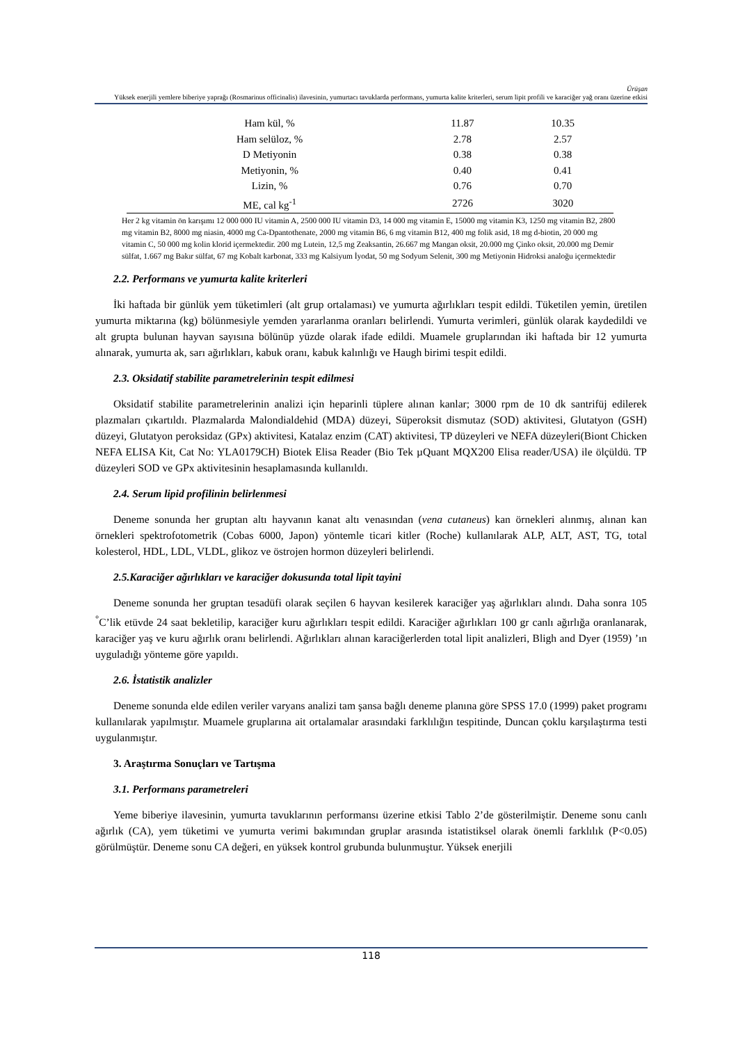Ürüşan
Yüksek enerjili yemlere biberiye yaprağı (Rosmarinus officinalis) ilavesinin, yumurtacı tavuklarda performans, yumurta kalite kriterleri, serum lipit profili ve karaciğer yağ oranı üzerine etkisi
| Ham kül, % | 11.87 | 10.35 |
| Ham selüloz, % | 2.78 | 2.57 |
| D Metiyonin | 0.38 | 0.38 |
| Metiyonin, % | 0.40 | 0.41 |
| Lizin, % | 0.76 | 0.70 |
| ME, cal kg<sup>-1</sup> | 2726 | 3020 |
Her 2 kg vitamin ön karışımı 12 000 000 IU vitamin A, 2500 000 IU vitamin D3, 14 000 mg vitamin E, 15000 mg vitamin K3, 1250 mg vitamin B2, 2800 mg vitamin B2, 8000 mg niasin, 4000 mg Ca-Dpantothenate, 2000 mg vitamin B6, 6 mg vitamin B12, 400 mg folik asid, 18 mg d-biotin, 20 000 mg vitamin C, 50 000 mg kolin klorid içermektedir. 200 mg Lutein, 12,5 mg Zeaksantin, 26.667 mg Mangan oksit, 20.000 mg Çinko oksit, 20.000 mg Demir sülfat, 1.667 mg Bakır sülfat, 67 mg Kobalt karbonat, 333 mg Kalsiyum İyodat, 50 mg Sodyum Selenit, 300 mg Metiyonin Hidroksi analoğu içermektedir
2.2. Performans ve yumurta kalite kriterleri
İki haftada bir günlük yem tüketimleri (alt grup ortalaması) ve yumurta ağırlıkları tespit edildi. Tüketilen yemin, üretilen yumurta miktarına (kg) bölünmesiyle yemden yararlanma oranları belirlendi. Yumurta verimleri, günlük olarak kaydedildi ve alt grupta bulunan hayvan sayısına bölünüp yüzde olarak ifade edildi. Muamele gruplarından iki haftada bir 12 yumurta alınarak, yumurta ak, sarı ağırlıkları, kabuk oranı, kabuk kalınlığı ve Haugh birimi tespit edildi.
2.3. Oksidatif stabilite parametrelerinin tespit edilmesi
Oksidatif stabilite parametrelerinin analizi için heparinli tüplere alınan kanlar; 3000 rpm de 10 dk santrifüj edilerek plazmaları çıkartıldı. Plazmalarda Malondialdehid (MDA) düzeyi, Süperoksit dismutaz (SOD) aktivitesi, Glutatyon (GSH) düzeyi, Glutatyon peroksidaz (GPx) aktivitesi, Katalaz enzim (CAT) aktivitesi, TP düzeyleri ve NEFA düzeyleri(Biont Chicken NEFA ELISA Kit, Cat No: YLA0179CH) Biotek Elisa Reader (Bio Tek µQuant MQX200 Elisa reader/USA) ile ölçüldü. TP düzeyleri SOD ve GPx aktivitesinin hesaplamasında kullanıldı.
2.4. Serum lipid profilinin belirlenmesi
Deneme sonunda her gruptan altı hayvanın kanat altı venasından (vena cutaneus) kan örnekleri alınmış, alınan kan örnekleri spektrofotometrik (Cobas 6000, Japon) yöntemle ticari kitler (Roche) kullanılarak ALP, ALT, AST, TG, total kolesterol, HDL, LDL, VLDL, glikoz ve östrojen hormon düzeyleri belirlendi.
2.5.Karaciğer ağırlıkları ve karaciğer dokusunda total lipit tayini
Deneme sonunda her gruptan tesadüfi olarak seçilen 6 hayvan kesilerek karaciğer yaş ağırlıkları alındı. Daha sonra 105 <sup>°</sup>C’lik etüvde 24 saat bekletilip, karaciğer kuru ağırlıkları tespit edildi. Karaciğer ağırlıkları 100 gr canlı ağırlığa oranlanarak, karaciğer yaş ve kuru ağırlık oranı belirlendi. Ağırlıkları alınan karaciğerlerden total lipit analizleri, Bligh and Dyer (1959) ’ın uyguladığı yönteme göre yapıldı.
2.6. İstatistik analizler
Deneme sonunda elde edilen veriler varyans analizi tam şansa bağlı deneme planına göre SPSS 17.0 (1999) paket programı kullanılarak yapılmıştır. Muamele gruplarına ait ortalamalar arasındaki farklılığın tespitinde, Duncan çoklu karşılaştırma testi uygulanmıştır.
3. Araştırma Sonuçları ve Tartışma
3.1. Performans parametreleri
Yeme biberiye ilavesinin, yumurta tavuklarının performansı üzerine etkisi Tablo 2’de gösterilmiştir. Deneme sonu canlı ağırlık (CA), yem tüketimi ve yumurta verimi bakımından gruplar arasında istatistiksel olarak önemli farklılık (P<0.05) görülmüştür. Deneme sonu CA değeri, en yüksek kontrol grubunda bulunmuştur. Yüksek enerjili
118